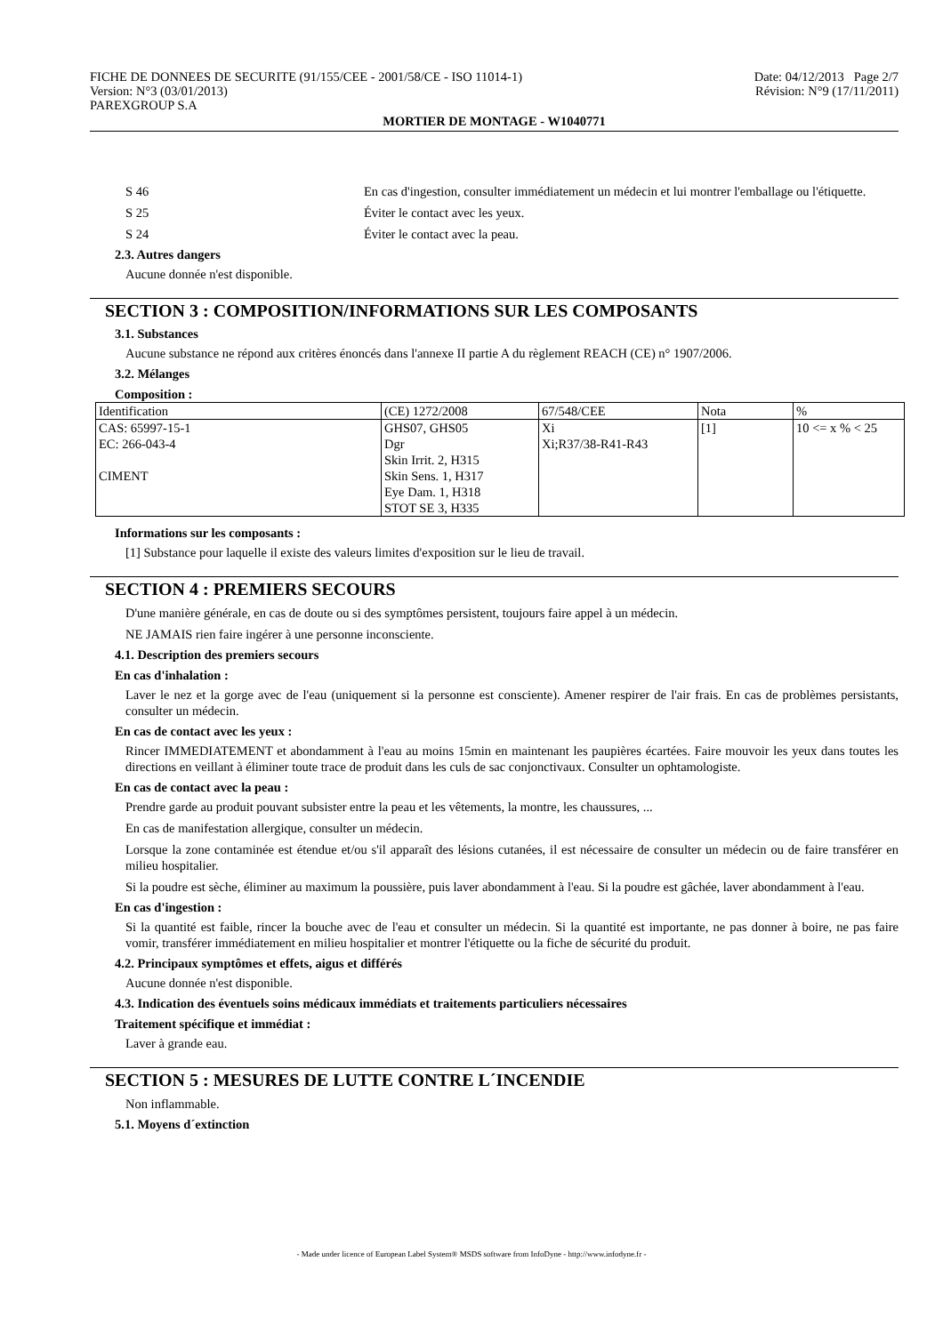FICHE DE DONNEES DE SECURITE (91/155/CEE - 2001/58/CE - ISO 11014-1)
Version: N°3 (03/01/2013)
PAREXGROUP S.A
Date: 04/12/2013 Page 2/7
Révision: N°9 (17/11/2011)
MORTIER DE MONTAGE - W1040771
S 46 En cas d'ingestion, consulter immédiatement un médecin et lui montrer l'emballage ou l'étiquette.
S 25 Éviter le contact avec les yeux.
S 24 Éviter le contact avec la peau.
2.3. Autres dangers
Aucune donnée n'est disponible.
SECTION 3 : COMPOSITION/INFORMATIONS SUR LES COMPOSANTS
3.1. Substances
Aucune substance ne répond aux critères énoncés dans l'annexe II partie A du règlement REACH (CE) n° 1907/2006.
3.2. Mélanges
Composition :
| Identification | (CE) 1272/2008 | 67/548/CEE | Nota | % |
| CAS: 65997-15-1 EC: 266-043-4 CIMENT | GHS07, GHS05 Dgr Skin Irrit. 2, H315 Skin Sens. 1, H317 Eye Dam. 1, H318 STOT SE 3, H335 | Xi Xi;R37/38-R41-R43 | [1] | 10 <= x % < 25 |
Informations sur les composants :
[1] Substance pour laquelle il existe des valeurs limites d'exposition sur le lieu de travail.
SECTION 4 : PREMIERS SECOURS
D'une manière générale, en cas de doute ou si des symptômes persistent, toujours faire appel à un médecin.
NE JAMAIS rien faire ingérer à une personne inconsciente.
4.1. Description des premiers secours
En cas d'inhalation :
Laver le nez et la gorge avec de l'eau (uniquement si la personne est consciente). Amener respirer de l'air frais. En cas de problèmes persistants, consulter un médecin.
En cas de contact avec les yeux :
Rincer IMMEDIATEMENT et abondamment à l'eau au moins 15min en maintenant les paupières écartées. Faire mouvoir les yeux dans toutes les directions en veillant à éliminer toute trace de produit dans les culs de sac conjonctivaux. Consulter un ophtamologiste.
En cas de contact avec la peau :
Prendre garde au produit pouvant subsister entre la peau et les vêtements, la montre, les chaussures, ...
En cas de manifestation allergique, consulter un médecin.
Lorsque la zone contaminée est étendue et/ou s'il apparaît des lésions cutanées, il est nécessaire de consulter un médecin ou de faire transférer en milieu hospitalier.
Si la poudre est sèche, éliminer au maximum la poussière, puis laver abondamment à l'eau. Si la poudre est gâchée, laver abondamment à l'eau.
En cas d'ingestion :
Si la quantité est faible, rincer la bouche avec de l'eau et consulter un médecin. Si la quantité est importante, ne pas donner à boire, ne pas faire vomir, transférer immédiatement en milieu hospitalier et montrer l'étiquette ou la fiche de sécurité du produit.
4.2. Principaux symptômes et effets, aigus et différés
Aucune donnée n'est disponible.
4.3. Indication des éventuels soins médicaux immédiats et traitements particuliers nécessaires
Traitement spécifique et immédiat :
Laver à grande eau.
SECTION 5 : MESURES DE LUTTE CONTRE L´INCENDIE
Non inflammable.
5.1. Moyens d´extinction
- Made under licence of European Label System® MSDS software from InfoDyne - http://www.infodyne.fr -